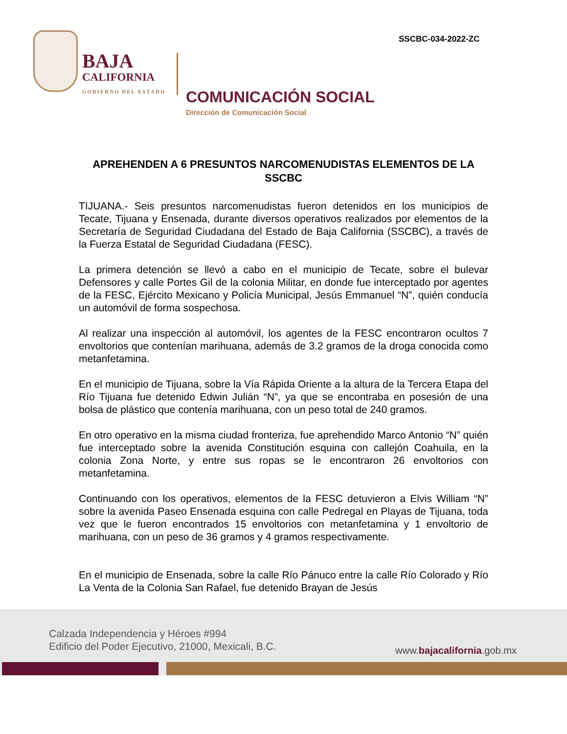SSCBC-034-2022-ZC
BAJA
CALIFORNIA
GOBIERNO DEL ESTADO
COMUNICACIÓN SOCIAL
Dirección de Comunicación Social
APREHENDEN A 6 PRESUNTOS NARCOMENUDISTAS ELEMENTOS DE LA SSCBC
TIJUANA.- Seis presuntos narcomenudistas fueron detenidos en los municipios de Tecate, Tijuana y Ensenada, durante diversos operativos realizados por elementos de la Secretaría de Seguridad Ciudadana del Estado de Baja California (SSCBC), a través de la Fuerza Estatal de Seguridad Ciudadana (FESC).
La primera detención se llevó a cabo en el municipio de Tecate, sobre el bulevar Defensores y calle Portes Gil de la colonia Militar, en donde fue interceptado por agentes de la FESC, Ejército Mexicano y Policía Municipal, Jesús Emmanuel “N”, quién conducía un automóvil de forma sospechosa.
Al realizar una inspección al automóvil, los agentes de la FESC encontraron ocultos 7 envoltorios que contenían marihuana, además de 3.2 gramos de la droga conocida como metanfetamina.
En el municipio de Tijuana, sobre la Vía Rápida Oriente a la altura de la Tercera Etapa del Río Tijuana fue detenido Edwin Julián “N”, ya que se encontraba en posesión de una bolsa de plástico que contenía marihuana, con un peso total de 240 gramos.
En otro operativo en la misma ciudad fronteriza, fue aprehendido Marco Antonio “N” quién fue interceptado sobre la avenida Constitución esquina con callejón Coahuila, en la colonia Zona Norte, y entre sus ropas se le encontraron 26 envoltorios con metanfetamina.
Continuando con los operativos, elementos de la FESC detuvieron a Elvis William “N” sobre la avenida Paseo Ensenada esquina con calle Pedregal en Playas de Tijuana, toda vez que le fueron encontrados 15 envoltorios con metanfetamina y 1 envoltorio de marihuana, con un peso de 36 gramos y 4 gramos respectivamente.
En el municipio de Ensenada, sobre la calle Río Pánuco entre la calle Río Colorado y Río La Venta de la Colonia San Rafael, fue detenido Brayan de Jesús
Calzada Independencia y Héroes #994
Edificio del Poder Ejecutivo, 21000, Mexicali, B.C.
www.bajacalifornia.gob.mx